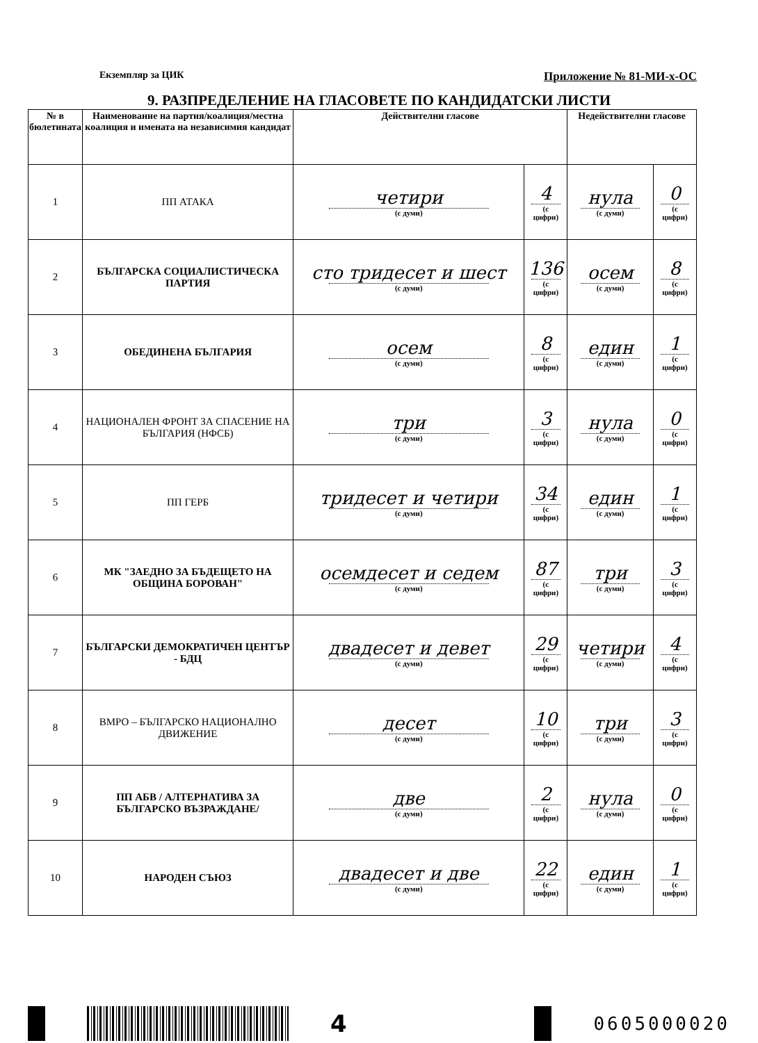Екземпляр за ЦИК Приложение № 81-МИ-х-ОС
9. РАЗПРЕДЕЛЕНИЕ НА ГЛАСОВЕТЕ ПО КАНДИДАТСКИ ЛИСТИ
| № в бюлетината | Наименование на партия/коалиция/местна коалиция и имената на независимия кандидат | Действителни гласове | | Недействителни гласове | |
| --- | --- | --- | --- | --- | --- |
| 1 | ПП АТАКА | четири (с думи) | 4 (с цифри) | нула (с думи) | 0 (с цифри) |
| 2 | БЪЛГАРСКА СОЦИАЛИСТИЧЕСКА ПАРТИЯ | сто тридесет и шест (с думи) | 136 (с цифри) | осем (с думи) | 8 (с цифри) |
| 3 | ОБЕДИНЕНА БЪЛГАРИЯ | осем (с думи) | 8 (с цифри) | един (с думи) | 1 (с цифри) |
| 4 | НАЦИОНАЛЕН ФРОНТ ЗА СПАСЕНИЕ НА БЪЛГАРИЯ (НФСБ) | три (с думи) | 3 (с цифри) | нула (с думи) | 0 (с цифри) |
| 5 | ПП ГЕРБ | тридесет и четири (с думи) | 34 (с цифри) | един (с думи) | 1 (с цифри) |
| 6 | МК "ЗАЕДНО ЗА БЪДЕЩЕТО НА ОБЩИНА БОРОВАН" | осемдесет и седем (с думи) | 87 (с цифри) | три (с думи) | 3 (с цифри) |
| 7 | БЪЛГАРСКИ ДЕМОКРАТИЧЕН ЦЕНТЪР - БДЦ | двадесет и девет (с думи) | 29 (с цифри) | четири (с думи) | 4 (с цифри) |
| 8 | ВМРО – БЪЛГАРСКО НАЦИОНАЛНО ДВИЖЕНИЕ | десет (с думи) | 10 (с цифри) | три (с думи) | 3 (с цифри) |
| 9 | ПП АБВ / АЛТЕРНАТИВА ЗА БЪЛГАРСКО ВЪЗРАЖДАНЕ/ | две (с думи) | 2 (с цифри) | нула (с думи) | 0 (с цифри) |
| 10 | НАРОДЕН СЪЮЗ | двадесет и две (с думи) | 22 (с цифри) | един (с думи) | 1 (с цифри) |
4
0605000020